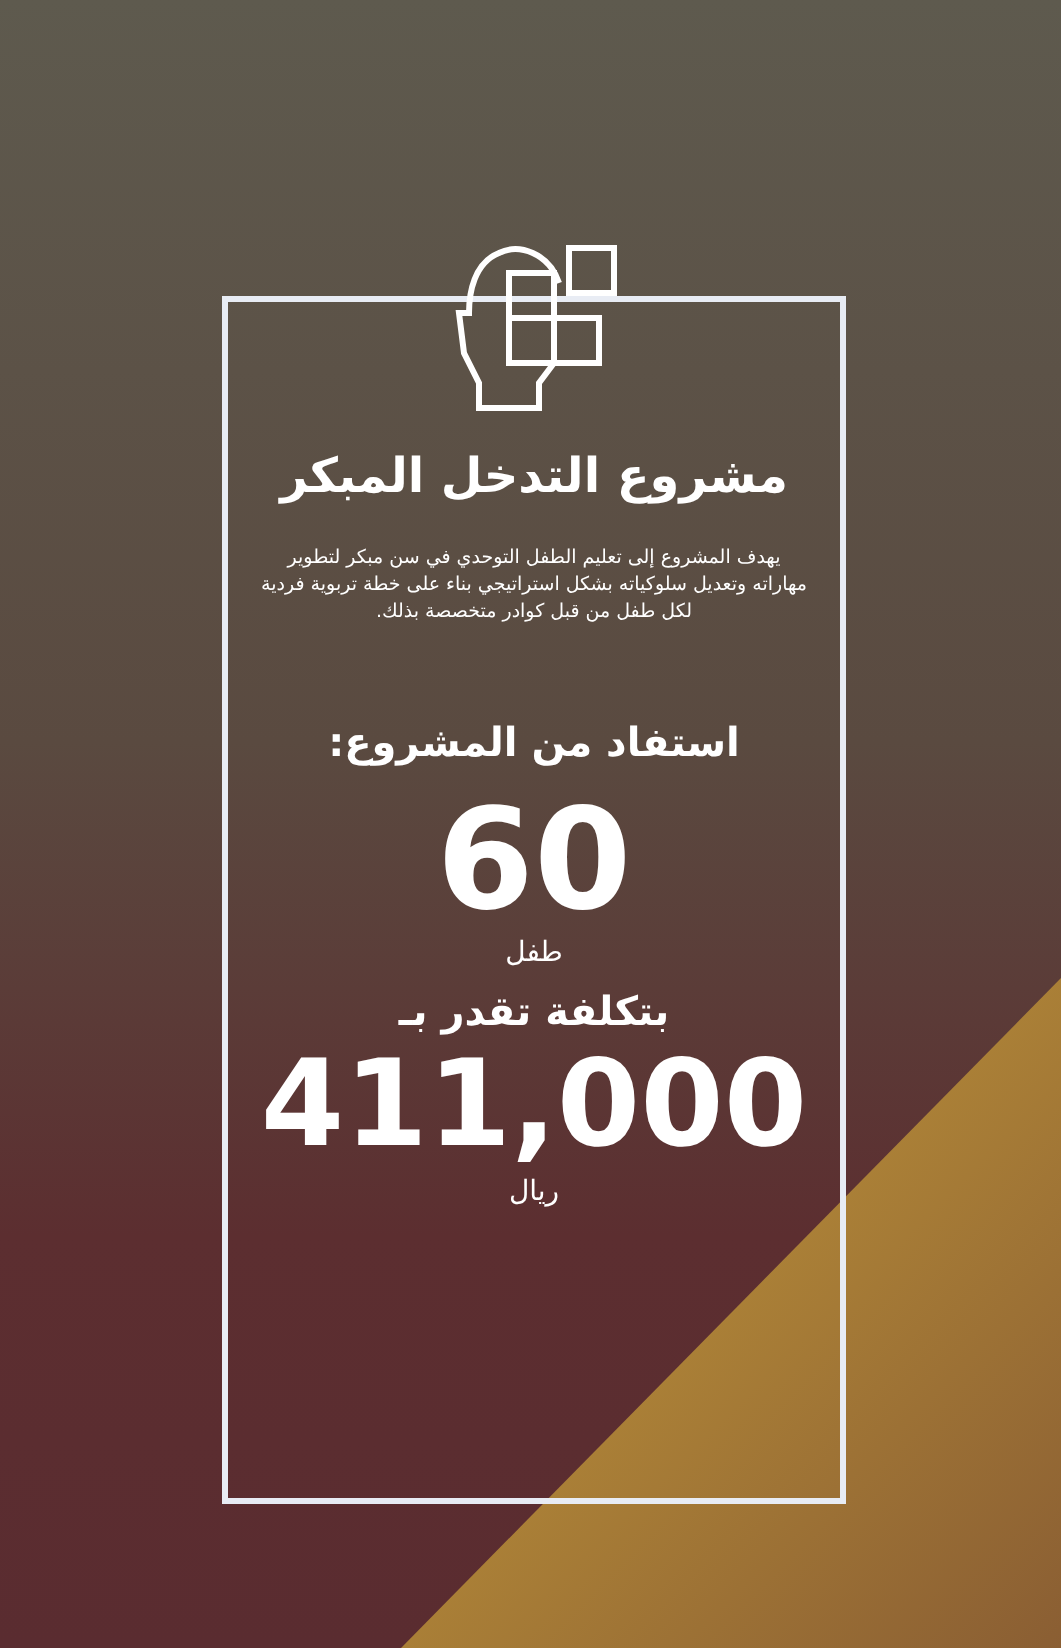مشروع التدخل المبكر
يهدف المشروع إلى تعليم الطفل التوحدي في سن مبكر لتطوير مهاراته وتعديل سلوكياته بشكل استراتيجي بناء على خطة تربوية فردية لكل طفل من قبل كوادر متخصصة بذلك.
استفاد من المشروع:
60
طفل
بتكلفة تقدر بـ
411,000
ريال